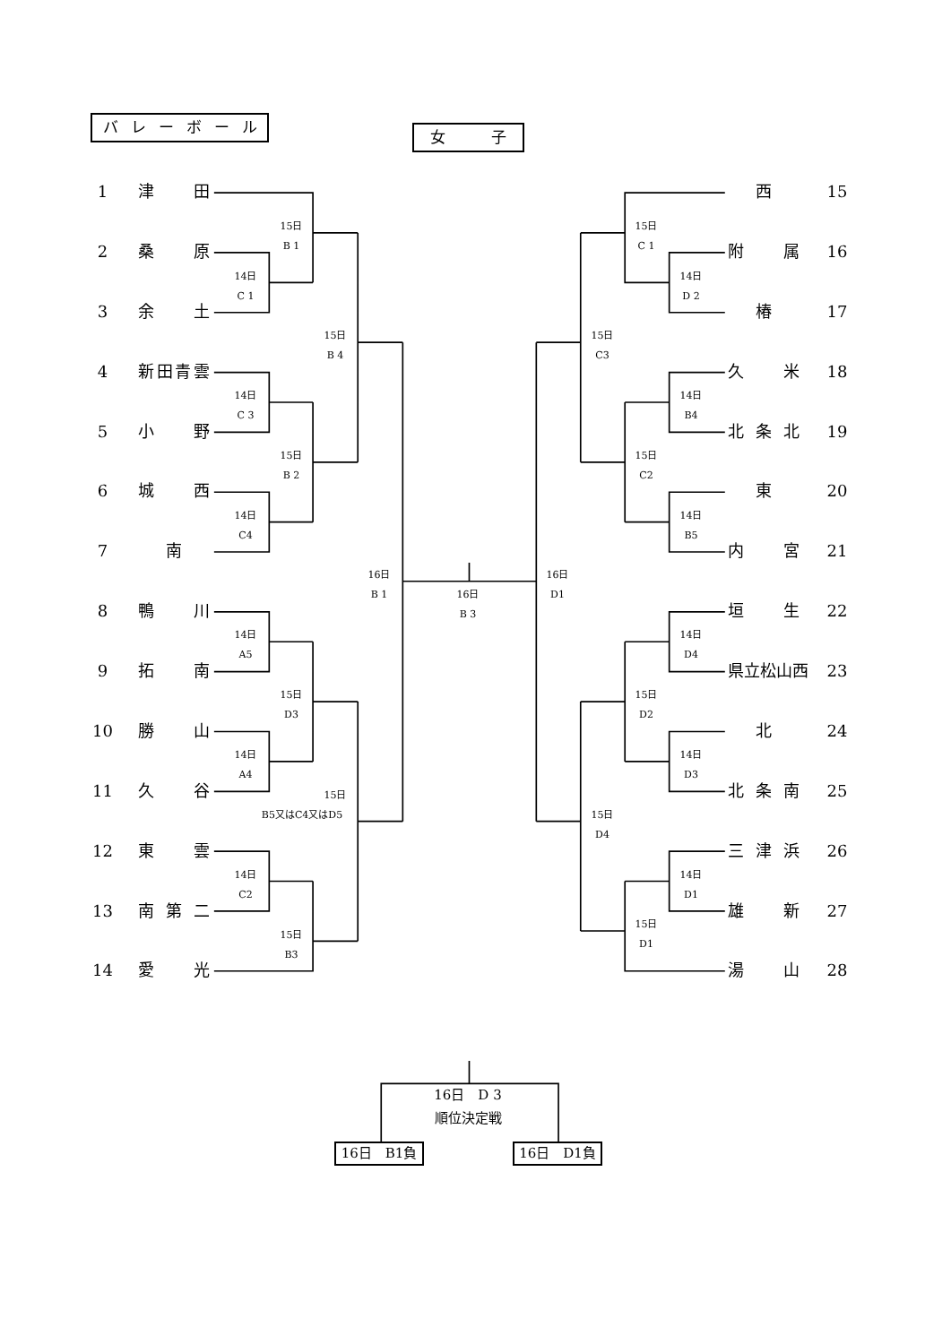バレーボール
女　　　子
1
津 田
2
桑 原
3
余 土
4
新田青雲
5
小 野
6
城 西
7
南
8
鴨 川
9
拓 南
10
勝 山
11
久 谷
12
東 雲
13
南 第 二
14
愛 光
15日
B 1
14日
C 1
15日
B 4
14日
C 3
15日
B 2
14日
C4
16日
B 1
16日
B 3
16日
D1
14日
A5
15日
D3
14日
A4
15日
B5又はC4又はD5
14日
C2
15日
B3
西
15
附 属
16
椿
17
久 米
18
北 条 北
19
東
20
内 宮
21
垣 生
22
県立松山西
23
北
24
北 条 南
25
三 津 浜
26
雄 新
27
湯 山
28
15日
C 1
14日
D 2
15日
C3
14日
B4
15日
C2
14日
B5
14日
D4
15日
D2
14日
D3
15日
D4
14日
D1
15日
D1
16日　D 3
順位決定戦
16日　B1負
16日　D1負